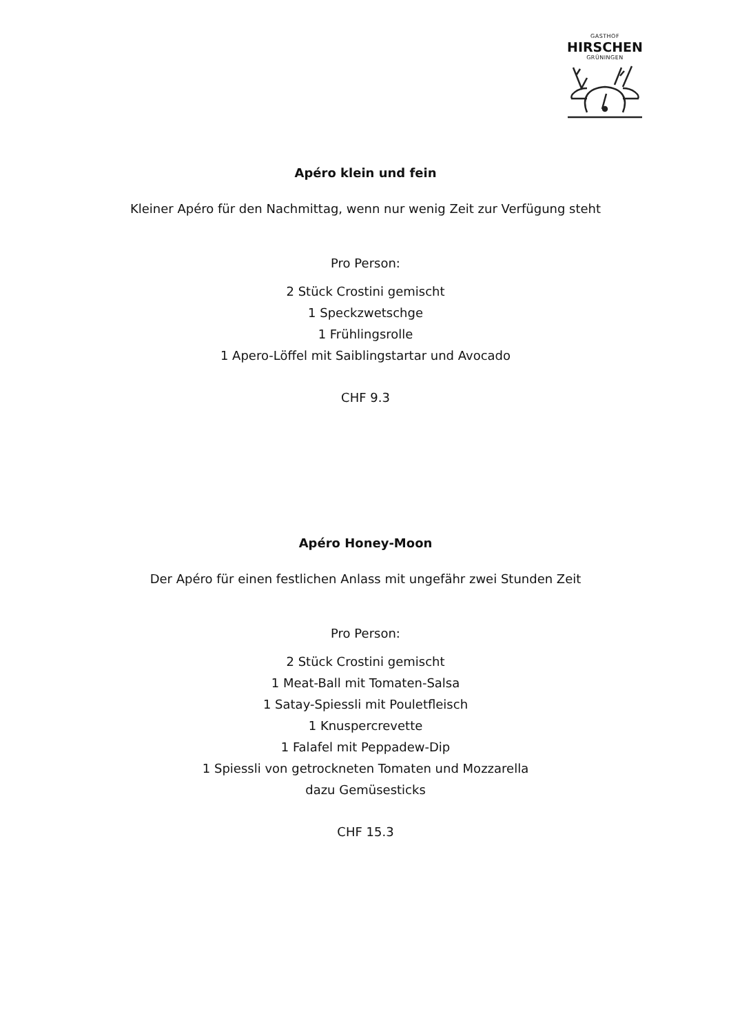GASTHOF
HIRSCHEN
GRÜNINGEN
Apéro klein und fein
Kleiner Apéro für den Nachmittag, wenn nur wenig Zeit zur Verfügung steht
Pro Person:
2 Stück Crostini gemischt
1 Speckzwetschge
1 Frühlingsrolle
1 Apero-Löffel mit Saiblingstartar und Avocado
CHF 9.3
Apéro Honey-Moon
Der Apéro für einen festlichen Anlass mit ungefähr zwei Stunden Zeit
Pro Person:
2 Stück Crostini gemischt
1 Meat-Ball mit Tomaten-Salsa
1 Satay-Spiessli mit Pouletfleisch
1 Knuspercrevette
1 Falafel mit Peppadew-Dip
1 Spiessli von getrockneten Tomaten und Mozzarella
dazu Gemüsesticks
CHF 15.3